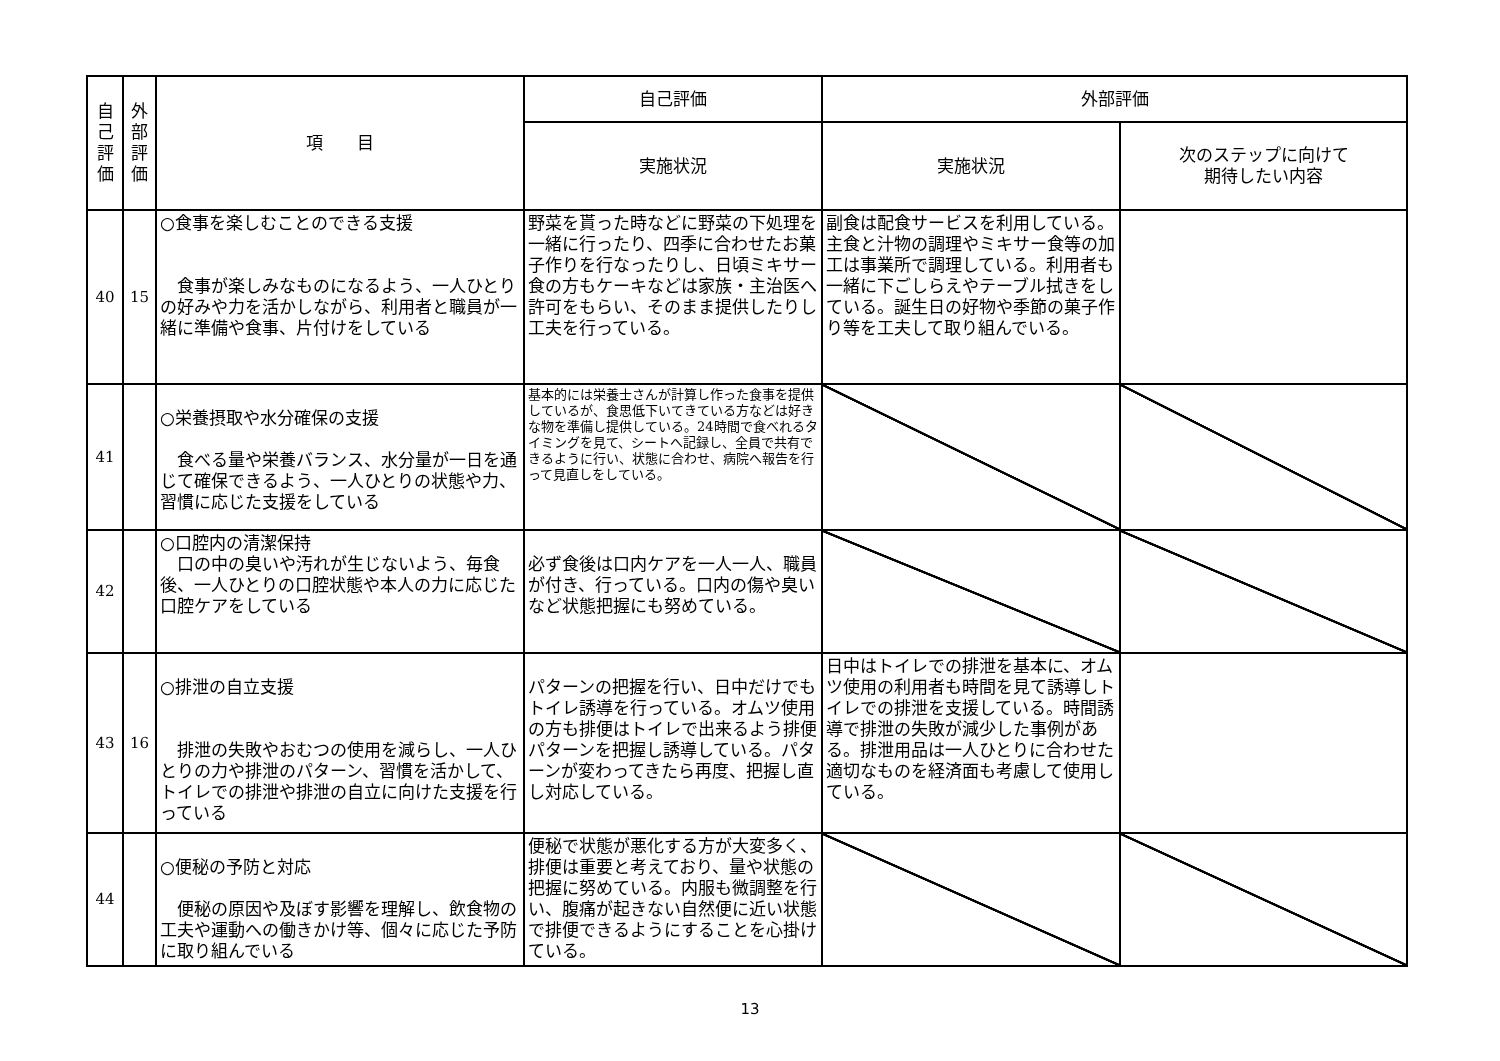| 自 己 評 価 | 外 部 評 価 | 項 目 | 自己評価 | 外部評価 | |
| --- | --- | --- | --- | --- | --- |
| | | | 実施状況 | 実施状況 | 次のステップに向けて 期待したい内容 |
| 40 | 15 | ○食事を楽しむことのできる支援 食事が楽しみなものになるよう、一人ひとりの好みや力を活かしながら、利用者と職員が一緒に準備や食事、片付けをしている | 野菜を貰った時などに野菜の下処理を一緒に行ったり、四季に合わせたお菓子作りを行なったりし、日頃ミキサー食の方もケーキなどは家族・主治医へ許可をもらい、そのまま提供したりし工夫を行っている。 | 副食は配食サービスを利用している。主食と汁物の調理やミキサー食等の加工は事業所で調理している。利用者も一緒に下ごしらえやテーブル拭きをしている。誕生日の好物や季節の菓子作り等を工夫して取り組んでいる。 | |
| 41 | | ○栄養摂取や水分確保の支援 食べる量や栄養バランス、水分量が一日を通じて確保できるよう、一人ひとりの状態や力、習慣に応じた支援をしている | 基本的には栄養士さんが計算し作った食事を提供しているが、食思低下いてきている方などは好きな物を準備し提供している。24時間で食べれるタイミングを見て、シートへ記録し、全員で共有できるように行い、状態に合わせ、病院へ報告を行って見直しをしている。 | | |
| 42 | | ○口腔内の清潔保持 口の中の臭いや汚れが生じないよう、毎食後、一人ひとりの口腔状態や本人の力に応じた口腔ケアをしている | 必ず食後は口内ケアを一人一人、職員が付き、行っている。口内の傷や臭いなど状態把握にも努めている。 | | |
| 43 | 16 | ○排泄の自立支援 排泄の失敗やおむつの使用を減らし、一人ひとりの力や排泄のパターン、習慣を活かして、トイレでの排泄や排泄の自立に向けた支援を行っている | パターンの把握を行い、日中だけでもトイレ誘導を行っている。オムツ使用の方も排便はトイレで出来るよう排便パターンを把握し誘導している。パターンが変わってきたら再度、把握し直し対応している。 | 日中はトイレでの排泄を基本に、オムツ使用の利用者も時間を見て誘導しトイレでの排泄を支援している。時間誘導で排泄の失敗が減少した事例がある。排泄用品は一人ひとりに合わせた適切なものを経済面も考慮して使用している。 | |
| 44 | | ○便秘の予防と対応 便秘の原因や及ぼす影響を理解し、飲食物の工夫や運動への働きかけ等、個々に応じた予防に取り組んでいる | 便秘で状態が悪化する方が大変多く、排便は重要と考えており、量や状態の把握に努めている。内服も微調整を行い、腹痛が起きない自然便に近い状態で排便できるようにすることを心掛けている。 | | |
13